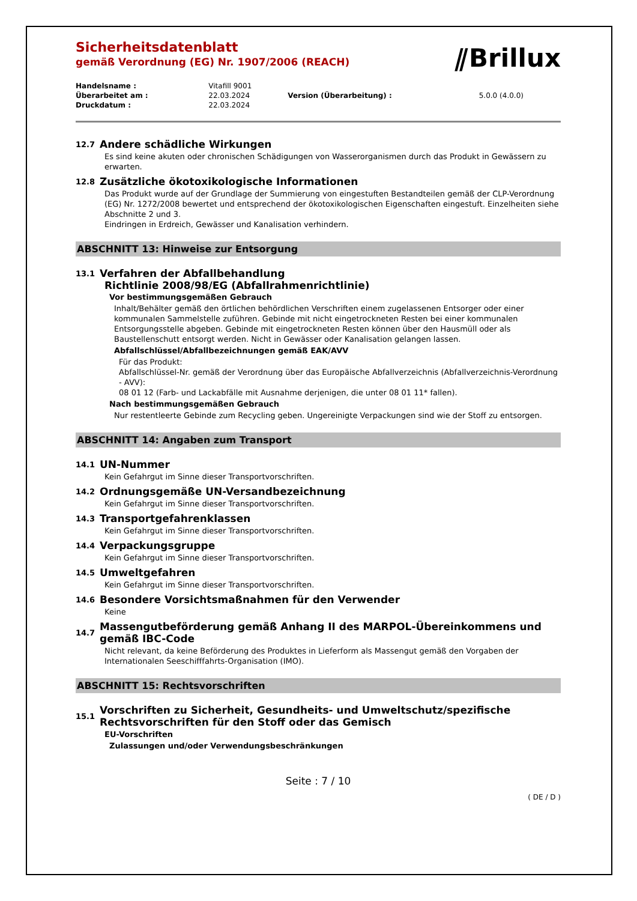⫽Brillux
Sicherheitsdatenblatt
gemäß Verordnung (EG) Nr. 1907/2006 (REACH)
| Handelsname : | Vitafill 9001 | | |
| Überarbeitet am : | 22.03.2024 | Version (Überarbeitung) : | 5.0.0 (4.0.0) |
| Druckdatum : | 22.03.2024 | | |
12.7 Andere schädliche Wirkungen
Es sind keine akuten oder chronischen Schädigungen von Wasserorganismen durch das Produkt in Gewässern zu erwarten.
12.8 Zusätzliche ökotoxikologische Informationen
Das Produkt wurde auf der Grundlage der Summierung von eingestuften Bestandteilen gemäß der CLP-Verordnung (EG) Nr. 1272/2008 bewertet und entsprechend der ökotoxikologischen Eigenschaften eingestuft. Einzelheiten siehe Abschnitte 2 und 3.
Eindringen in Erdreich, Gewässer und Kanalisation verhindern.
ABSCHNITT 13: Hinweise zur Entsorgung
13.1 Verfahren der Abfallbehandlung
Richtlinie 2008/98/EG (Abfallrahmenrichtlinie)
Vor bestimmungsgemäßen Gebrauch
Inhalt/Behälter gemäß den örtlichen behördlichen Verschriften einem zugelassenen Entsorger oder einer kommunalen Sammelstelle zuführen. Gebinde mit nicht eingetrockneten Resten bei einer kommunalen Entsorgungsstelle abgeben. Gebinde mit eingetrockneten Resten können über den Hausmüll oder als Baustellenschutt entsorgt werden. Nicht in Gewässer oder Kanalisation gelangen lassen.
Abfallschlüssel/Abfallbezeichnungen gemäß EAK/AVV
Für das Produkt:
Abfallschlüssel-Nr. gemäß der Verordnung über das Europäische Abfallverzeichnis (Abfallverzeichnis-Verordnung - AVV):
08 01 12 (Farb- und Lackabfälle mit Ausnahme derjenigen, die unter 08 01 11* fallen).
Nach bestimmungsgemäßen Gebrauch
Nur restentleerte Gebinde zum Recycling geben. Ungereinigte Verpackungen sind wie der Stoff zu entsorgen.
ABSCHNITT 14: Angaben zum Transport
14.1 UN-Nummer
Kein Gefahrgut im Sinne dieser Transportvorschriften.
14.2 Ordnungsgemäße UN-Versandbezeichnung
Kein Gefahrgut im Sinne dieser Transportvorschriften.
14.3 Transportgefahrenklassen
Kein Gefahrgut im Sinne dieser Transportvorschriften.
14.4 Verpackungsgruppe
Kein Gefahrgut im Sinne dieser Transportvorschriften.
14.5 Umweltgefahren
Kein Gefahrgut im Sinne dieser Transportvorschriften.
14.6 Besondere Vorsichtsmaßnahmen für den Verwender
Keine
14.7 Massengutbeförderung gemäß Anhang II des MARPOL-Übereinkommens und gemäß IBC-Code
Nicht relevant, da keine Beförderung des Produktes in Lieferform als Massengut gemäß den Vorgaben der Internationalen Seeschifffahrts-Organisation (IMO).
ABSCHNITT 15: Rechtsvorschriften
15.1 Vorschriften zu Sicherheit, Gesundheits- und Umweltschutz/spezifische Rechtsvorschriften für den Stoff oder das Gemisch
EU-Vorschriften
Zulassungen und/oder Verwendungsbeschränkungen
Seite : 7 / 10
( DE / D )